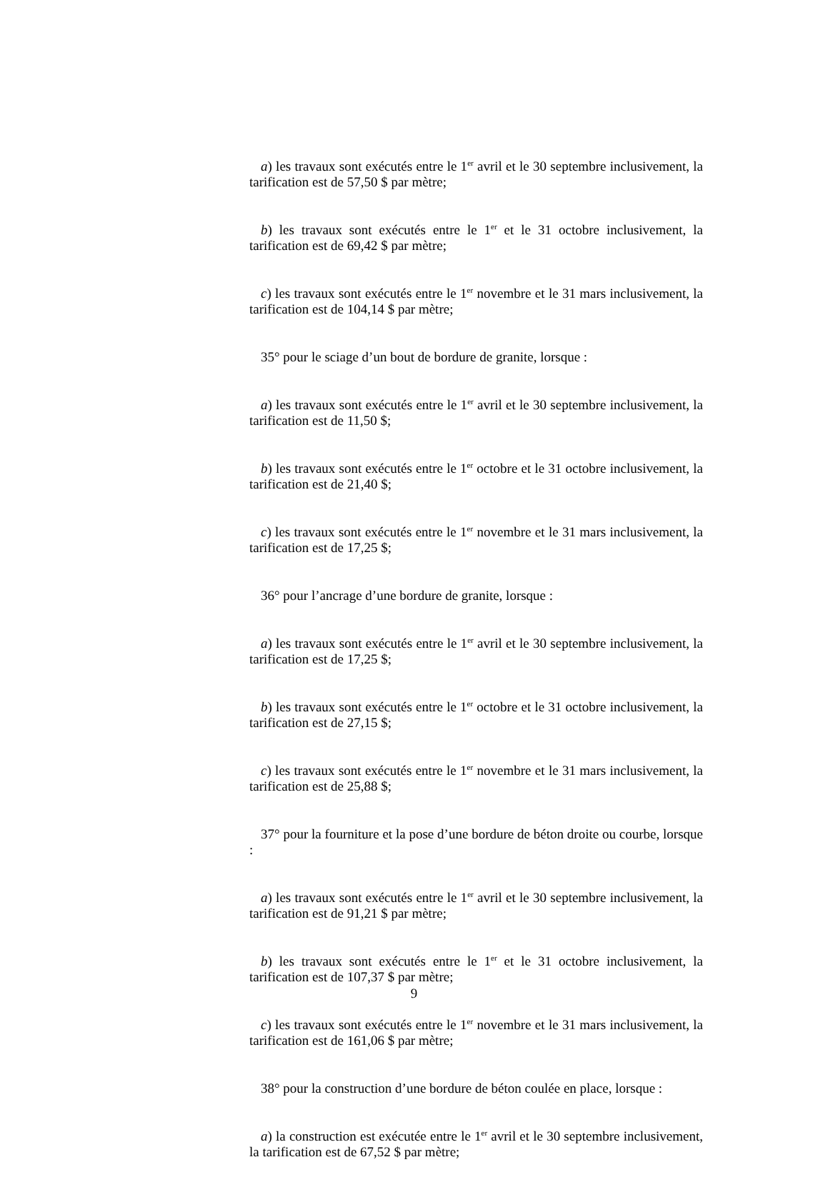a) les travaux sont exécutés entre le 1<sup>er</sup> avril et le 30 septembre inclusivement, la tarification est de 57,50 $ par mètre;
b) les travaux sont exécutés entre le 1<sup>er</sup> et le 31 octobre inclusivement, la tarification est de 69,42 $ par mètre;
c) les travaux sont exécutés entre le 1<sup>er</sup> novembre et le 31 mars inclusivement, la tarification est de 104,14 $ par mètre;
35° pour le sciage d’un bout de bordure de granite, lorsque :
a) les travaux sont exécutés entre le 1<sup>er</sup> avril et le 30 septembre inclusivement, la tarification est de 11,50 $;
b) les travaux sont exécutés entre le 1<sup>er</sup> octobre et le 31 octobre inclusivement, la tarification est de 21,40 $;
c) les travaux sont exécutés entre le 1<sup>er</sup> novembre et le 31 mars inclusivement, la tarification est de 17,25 $;
36° pour l’ancrage d’une bordure de granite, lorsque :
a) les travaux sont exécutés entre le 1<sup>er</sup> avril et le 30 septembre inclusivement, la tarification est de 17,25 $;
b) les travaux sont exécutés entre le 1<sup>er</sup> octobre et le 31 octobre inclusivement, la tarification est de 27,15 $;
c) les travaux sont exécutés entre le 1<sup>er</sup> novembre et le 31 mars inclusivement, la tarification est de 25,88 $;
37° pour la fourniture et la pose d’une bordure de béton droite ou courbe, lorsque :
a) les travaux sont exécutés entre le 1<sup>er</sup> avril et le 30 septembre inclusivement, la tarification est de 91,21 $ par mètre;
b) les travaux sont exécutés entre le 1<sup>er</sup> et le 31 octobre inclusivement, la tarification est de 107,37 $ par mètre;
c) les travaux sont exécutés entre le 1<sup>er</sup> novembre et le 31 mars inclusivement, la tarification est de 161,06 $ par mètre;
38° pour la construction d’une bordure de béton coulée en place, lorsque :
a) la construction est exécutée entre le 1<sup>er</sup> avril et le 30 septembre inclusivement, la tarification est de 67,52 $ par mètre;
9